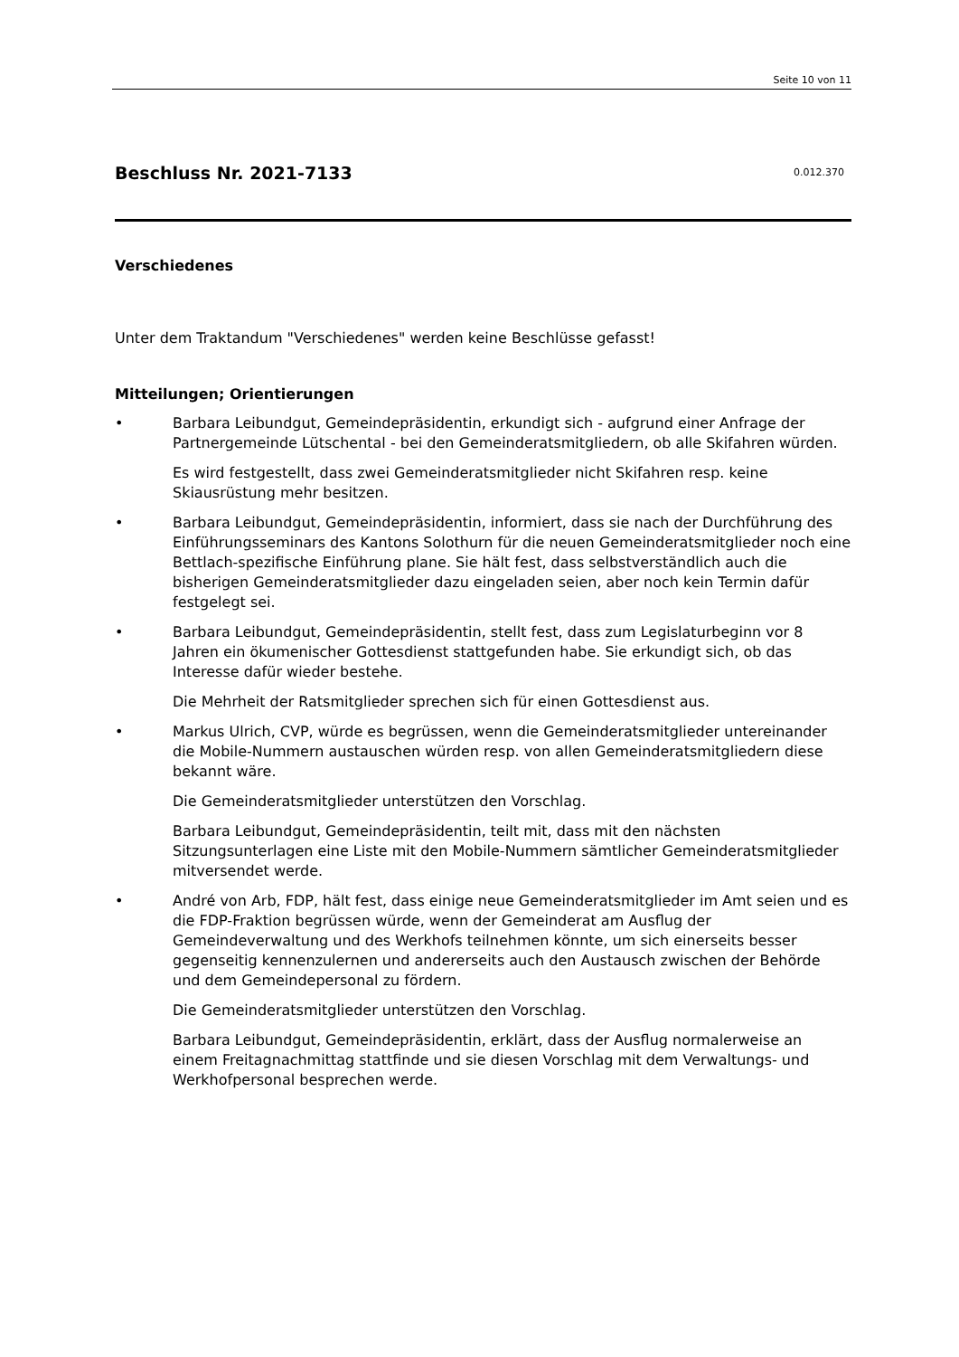Seite 10 von 11
Beschluss Nr. 2021-7133 0.012.370
Verschiedenes
Unter dem Traktandum "Verschiedenes" werden keine Beschlüsse gefasst!
Mitteilungen; Orientierungen
• Barbara Leibundgut, Gemeindepräsidentin, erkundigt sich - aufgrund einer Anfrage der Partnergemeinde Lütschental - bei den Gemeinderatsmitgliedern, ob alle Skifahren würden.
Es wird festgestellt, dass zwei Gemeinderatsmitglieder nicht Skifahren resp. keine Skiausrüstung mehr besitzen.
• Barbara Leibundgut, Gemeindepräsidentin, informiert, dass sie nach der Durchführung des Einführungsseminars des Kantons Solothurn für die neuen Gemeinderatsmitglieder noch eine Bettlach-spezifische Einführung plane. Sie hält fest, dass selbstverständlich auch die bisherigen Gemeinderatsmitglieder dazu eingeladen seien, aber noch kein Termin dafür festgelegt sei.
• Barbara Leibundgut, Gemeindepräsidentin, stellt fest, dass zum Legislaturbeginn vor 8 Jahren ein ökumenischer Gottesdienst stattgefunden habe. Sie erkundigt sich, ob das Interesse dafür wieder bestehe.
Die Mehrheit der Ratsmitglieder sprechen sich für einen Gottesdienst aus.
• Markus Ulrich, CVP, würde es begrüssen, wenn die Gemeinderatsmitglieder untereinander die Mobile-Nummern austauschen würden resp. von allen Gemeinderatsmitgliedern diese bekannt wäre.
Die Gemeinderatsmitglieder unterstützen den Vorschlag.
Barbara Leibundgut, Gemeindepräsidentin, teilt mit, dass mit den nächsten Sitzungsunterlagen eine Liste mit den Mobile-Nummern sämtlicher Gemeinderatsmitglieder mitversendet werde.
• André von Arb, FDP, hält fest, dass einige neue Gemeinderatsmitglieder im Amt seien und es die FDP-Fraktion begrüssen würde, wenn der Gemeinderat am Ausflug der Gemeindeverwaltung und des Werkhofs teilnehmen könnte, um sich einerseits besser gegenseitig kennenzulernen und andererseits auch den Austausch zwischen der Behörde und dem Gemeindepersonal zu fördern.
Die Gemeinderatsmitglieder unterstützen den Vorschlag.
Barbara Leibundgut, Gemeindepräsidentin, erklärt, dass der Ausflug normalerweise an einem Freitagnachmittag stattfinde und sie diesen Vorschlag mit dem Verwaltungs- und Werkhofpersonal besprechen werde.